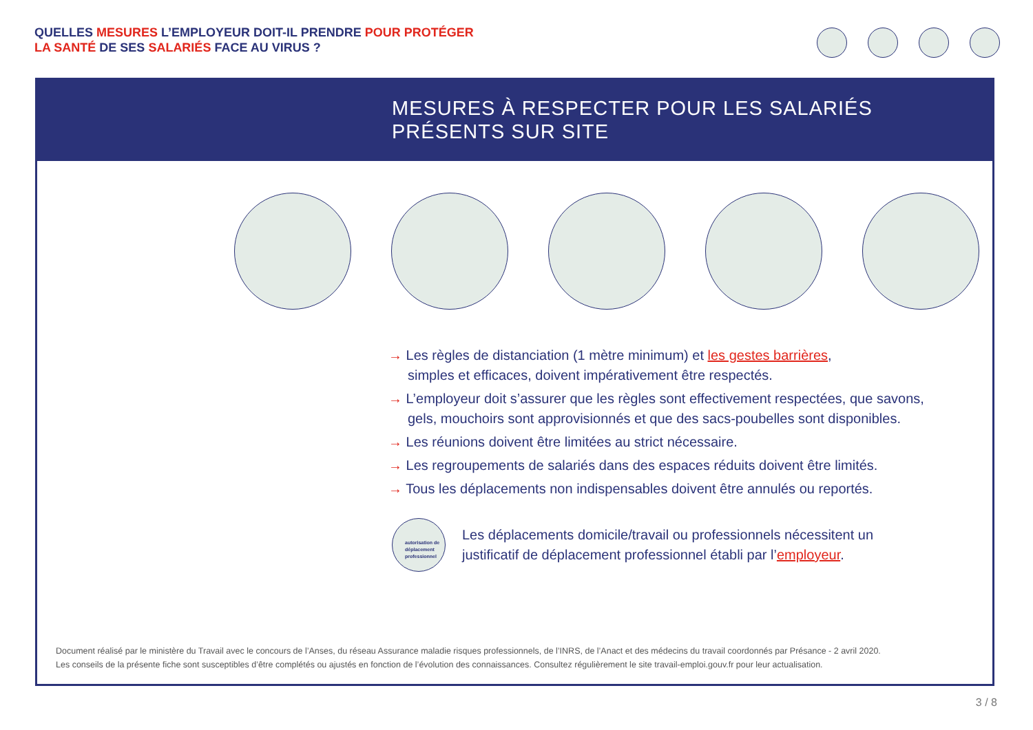QUELLES MESURES L’EMPLOYEUR DOIT-IL PRENDRE POUR PROTÉGER
LA SANTÉ DE SES SALARIÉS FACE AU VIRUS ?
MESURES À RESPECTER POUR LES SALARIÉS
PRÉSENTS SUR SITE
→ Les règles de distanciation (1 mètre minimum) et les gestes barrières,
simples et efficaces, doivent impérativement être respectés.
→ L’employeur doit s’assurer que les règles sont effectivement respectées, que savons,
gels, mouchoirs sont approvisionnés et que des sacs-poubelles sont disponibles.
→ Les réunions doivent être limitées au strict nécessaire.
→ Les regroupements de salariés dans des espaces réduits doivent être limités.
→ Tous les déplacements non indispensables doivent être annulés ou reportés.
autorisation de déplacement professionnel
Les déplacements domicile/travail ou professionnels nécessitent un
justificatif de déplacement professionnel établi par l’employeur.
Document réalisé par le ministère du Travail avec le concours de l’Anses, du réseau Assurance maladie risques professionnels, de l’INRS, de l’Anact et des médecins du travail coordonnés par Présance - 2 avril 2020.
Les conseils de la présente fiche sont susceptibles d’être complétés ou ajustés en fonction de l’évolution des connaissances. Consultez régulièrement le site travail-emploi.gouv.fr pour leur actualisation.
3 / 8